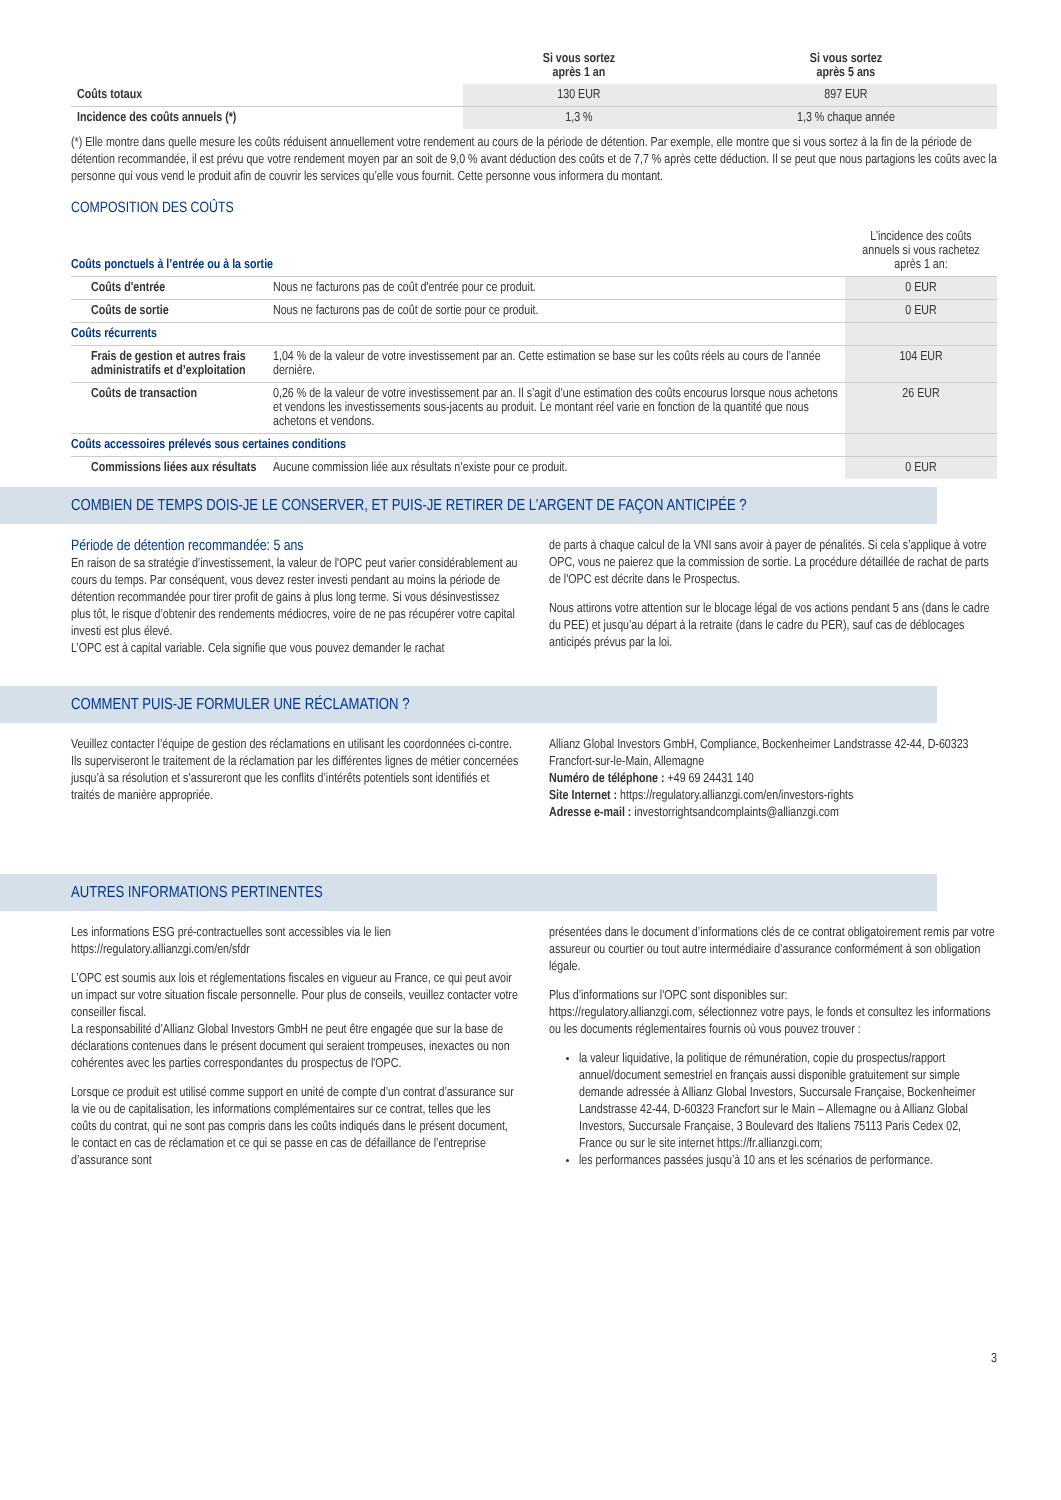| | Si vous sortez après 1 an | Si vous sortez après 5 ans |
| --- | --- | --- |
| Coûts totaux | 130 EUR | 897 EUR |
| Incidence des coûts annuels (*) | 1,3 % | 1,3 % chaque année |
(*) Elle montre dans quelle mesure les coûts réduisent annuellement votre rendement au cours de la période de détention. Par exemple, elle montre que si vous sortez à la fin de la période de détention recommandée, il est prévu que votre rendement moyen par an soit de 9,0 % avant déduction des coûts et de 7,7 % après cette déduction. Il se peut que nous partagions les coûts avec la personne qui vous vend le produit afin de couvrir les services qu’elle vous fournit. Cette personne vous informera du montant.
COMPOSITION DES COÛTS
| Coûts ponctuels à l’entrée ou à la sortie | | L’incidence des coûts annuels si vous rachetez après 1 an: |
| Coûts d'entrée | Nous ne facturons pas de coût d'entrée pour ce produit. | 0 EUR |
| Coûts de sortie | Nous ne facturons pas de coût de sortie pour ce produit. | 0 EUR |
| Coûts récurrents | | |
| Frais de gestion et autres frais administratifs et d’exploitation | 1,04 % de la valeur de votre investissement par an. Cette estimation se base sur les coûts réels au cours de l’année dernière. | 104 EUR |
| Coûts de transaction | 0,26 % de la valeur de votre investissement par an. Il s’agit d’une estimation des coûts encourus lorsque nous achetons et vendons les investissements sous-jacents au produit. Le montant réel varie en fonction de la quantité que nous achetons et vendons. | 26 EUR |
| Coûts accessoires prélevés sous certaines conditions | | |
| Commissions liées aux résultats | Aucune commission liée aux résultats n’existe pour ce produit. | 0 EUR |
COMBIEN DE TEMPS DOIS-JE LE CONSERVER, ET PUIS-JE RETIRER DE L’ARGENT DE FAÇON ANTICIPÉE ?
Période de détention recommandée: 5 ans
En raison de sa stratégie d’investissement, la valeur de l'OPC peut varier considérablement au cours du temps. Par conséquent, vous devez rester investi pendant au moins la période de détention recommandée pour tirer profit de gains à plus long terme. Si vous désinvestissez plus tôt, le risque d’obtenir des rendements médiocres, voire de ne pas récupérer votre capital investi est plus élevé.
L’OPC est à capital variable. Cela signifie que vous pouvez demander le rachat
de parts à chaque calcul de la VNI sans avoir à payer de pénalités. Si cela s’applique à votre OPC, vous ne paierez que la commission de sortie. La procédure détaillée de rachat de parts de l'OPC est décrite dans le Prospectus.
Nous attirons votre attention sur le blocage légal de vos actions pendant 5 ans (dans le cadre du PEE) et jusqu’au départ à la retraite (dans le cadre du PER), sauf cas de déblocages anticipés prévus par la loi.
COMMENT PUIS-JE FORMULER UNE RÉCLAMATION ?
Veuillez contacter l’équipe de gestion des réclamations en utilisant les coordonnées ci-contre. Ils superviseront le traitement de la réclamation par les différentes lignes de métier concernées jusqu’à sa résolution et s’assureront que les conflits d’intérêts potentiels sont identifiés et traités de manière appropriée.
Allianz Global Investors GmbH, Compliance, Bockenheimer Landstrasse 42-44, D-60323 Francfort-sur-le-Main, Allemagne
Numéro de téléphone : +49 69 24431 140
Site Internet : https://regulatory.allianzgi.com/en/investors-rights
Adresse e-mail : investorrightsandcomplaints@allianzgi.com
AUTRES INFORMATIONS PERTINENTES
Les informations ESG pré-contractuelles sont accessibles via le lien https://regulatory.allianzgi.com/en/sfdr
L’OPC est soumis aux lois et réglementations fiscales en vigueur au France, ce qui peut avoir un impact sur votre situation fiscale personnelle. Pour plus de conseils, veuillez contacter votre conseiller fiscal.
La responsabilité d’Allianz Global Investors GmbH ne peut être engagée que sur la base de déclarations contenues dans le présent document qui seraient trompeuses, inexactes ou non cohérentes avec les parties correspondantes du prospectus de l'OPC.
Lorsque ce produit est utilisé comme support en unité de compte d’un contrat d’assurance sur la vie ou de capitalisation, les informations complémentaires sur ce contrat, telles que les coûts du contrat, qui ne sont pas compris dans les coûts indiqués dans le présent document, le contact en cas de réclamation et ce qui se passe en cas de défaillance de l’entreprise d’assurance sont
présentées dans le document d’informations clés de ce contrat obligatoirement remis par votre assureur ou courtier ou tout autre intermédiaire d’assurance conformément à son obligation légale.
Plus d’informations sur l'OPC sont disponibles sur:
https://regulatory.allianzgi.com, sélectionnez votre pays, le fonds et consultez les informations ou les documents réglementaires fournis où vous pouvez trouver :
la valeur liquidative, la politique de rémunération, copie du prospectus/rapport annuel/document semestriel en français aussi disponible gratuitement sur simple demande adressée à Allianz Global Investors, Succursale Française, Bockenheimer Landstrasse 42-44, D-60323 Francfort sur le Main – Allemagne ou à Allianz Global Investors, Succursale Française, 3 Boulevard des Italiens 75113 Paris Cedex 02, France ou sur le site internet https://fr.allianzgi.com;
les performances passées jusqu’à 10 ans et les scénarios de performance.
3